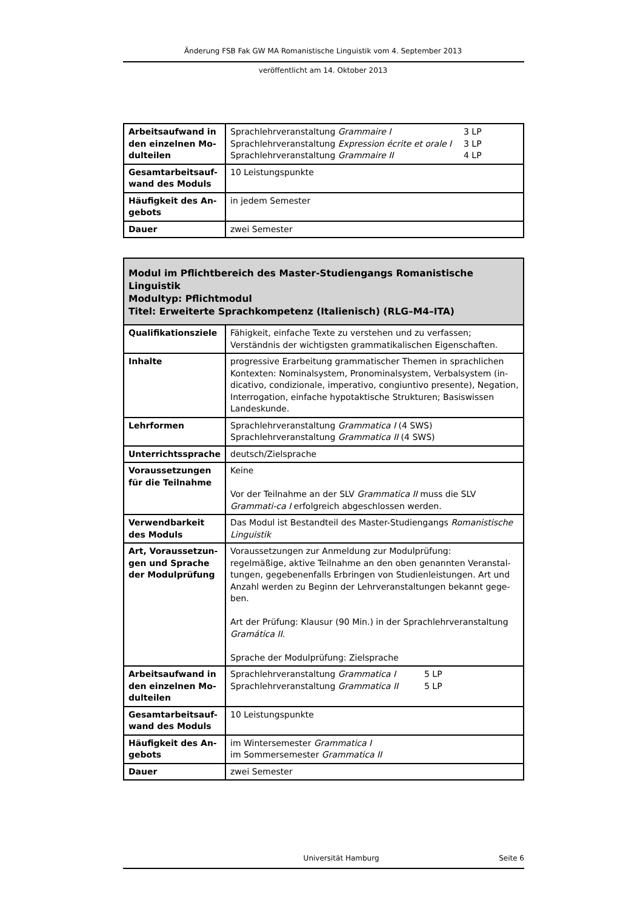Änderung FSB Fak GW MA Romanistische Linguistik vom 4. September 2013
veröffentlicht am 14. Oktober 2013
| Arbeitsaufwand in den einzelnen Mo-dulteilen | / Sprachlehrveranstaltung Grammaire I / 3 LP / / Sprachlehrveranstaltung Expression écrite et orale I / 3 LP / / Sprachlehrveranstaltung Grammaire II / 4 LP / |
| Gesamtarbeitsauf-wand des Moduls | 10 Leistungspunkte |
| Häufigkeit des An-gebots | in jedem Semester |
| Dauer | zwei Semester |
| Modul im Pflichtbereich des Master-Studiengangs Romanistische Linguistik Modultyp: Pflichtmodul Titel: Erweiterte Sprachkompetenz (Italienisch) (RLG–M4–ITA) | |
| Qualifikationsziele | Fähigkeit, einfache Texte zu verstehen und zu verfassen; Verständnis der wichtigsten grammatikalischen Eigenschaften. |
| Inhalte | progressive Erarbeitung grammatischer Themen in sprachlichen Kontexten: Nominalsystem, Pronominalsystem, Verbalsystem (in-dicativo, condizionale, imperativo, congiuntivo presente), Negation, Interrogation, einfache hypotaktische Strukturen; Basiswissen Landeskunde. |
| Lehrformen | Sprachlehrveranstaltung Grammatica I (4 SWS) Sprachlehrveranstaltung Grammatica II (4 SWS) |
| Unterrichtssprache | deutsch/Zielsprache |
| Voraussetzungen für die Teilnahme | Keine Vor der Teilnahme an der SLV Grammatica II muss die SLV Grammati-ca I erfolgreich abgeschlossen werden. |
| Verwendbarkeit des Moduls | Das Modul ist Bestandteil des Master-Studiengangs Romanistische Linguistik |
| Art, Voraussetzun-gen und Sprache der Modulprüfung | Voraussetzungen zur Anmeldung zur Modulprüfung: regelmäßige, aktive Teilnahme an den oben genannten Veranstal-tungen, gegebenenfalls Erbringen von Studienleistungen. Art und Anzahl werden zu Beginn der Lehrveranstaltungen bekannt gege-ben. Art der Prüfung: Klausur (90 Min.) in der Sprachlehrveranstaltung Gramática II . Sprache der Modulprüfung: Zielsprache |
| Arbeitsaufwand in den einzelnen Mo-dulteilen | / Sprachlehrveranstaltung Grammatica I / 5 LP / / Sprachlehrveranstaltung Grammatica II / 5 LP / |
| Gesamtarbeitsauf-wand des Moduls | 10 Leistungspunkte |
| Häufigkeit des An-gebots | im Wintersemester Grammatica I im Sommersemester Grammatica II |
| Dauer | zwei Semester |
Universität Hamburg Seite 6